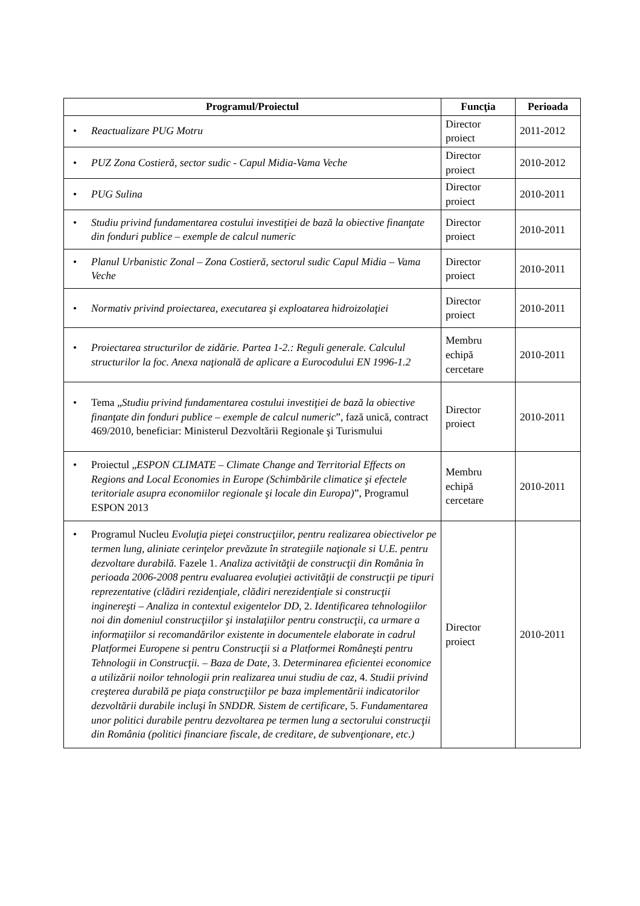| Programul/Proiectul | Funcţia | Perioada |
| --- | --- | --- |
| • Reactualizare PUG Motru | Director proiect | 2011-2012 |
| • PUZ Zona Costieră, sector sudic - Capul Midia-Vama Veche | Director proiect | 2010-2012 |
| • PUG Sulina | Director proiect | 2010-2011 |
| • Studiu privind fundamentarea costului investiţiei de bază la obiective finanţate din fonduri publice – exemple de calcul numeric | Director proiect | 2010-2011 |
| • Planul Urbanistic Zonal – Zona Costieră, sectorul sudic Capul Midia – Vama Veche | Director proiect | 2010-2011 |
| • Normativ privind proiectarea, executarea şi exploatarea hidroizolaţiei | Director proiect | 2010-2011 |
| • Proiectarea structurilor de zidărie. Partea 1-2.: Reguli generale. Calculul structurilor la foc. Anexa naţională de aplicare a Eurocodului EN 1996-1.2 | Membru echipă cercetare | 2010-2011 |
| • Tema „ Studiu privind fundamentarea costului investiţiei de bază la obiective finanţate din fonduri publice – exemple de calcul numeric ”, fază unică, contract 469/2010, beneficiar: Ministerul Dezvoltării Regionale şi Turismului | Director proiect | 2010-2011 |
| • Proiectul „ ESPON CLIMATE – Climate Change and Territorial Effects on Regions and Local Economies in Europe (Schimbările climatice şi efectele teritoriale asupra economiilor regionale şi locale din Europa) ”, Programul ESPON 2013 | Membru echipă cercetare | 2010-2011 |
| • Programul Nucleu Evoluţia pieţei construcţiilor, pentru realizarea obiectivelor pe termen lung, aliniate cerinţelor prevăzute în strategiile naţionale si U.E. pentru dezvoltare durabilă. Fazele 1. Analiza activităţii de construcţii din România în perioada 2006-2008 pentru evaluarea evoluţiei activităţii de construcţii pe tipuri reprezentative (clădiri rezidenţiale, clădiri nerezidenţiale si construcţii inginereşti – Analiza in contextul exigentelor DD , 2. Identificarea tehnologiilor noi din domeniul construcţiilor şi instalaţiilor pentru construcţii, ca urmare a informaţiilor si recomandărilor existente in documentele elaborate in cadrul Platformei Europene si pentru Construcţii si a Platformei Româneşti pentru Tehnologii in Construcţii. – Baza de Date , 3. Determinarea eficientei economice a utilizării noilor tehnologii prin realizarea unui studiu de caz , 4. Studii privind creşterea durabilă pe piaţa construcţiilor pe baza implementării indicatorilor dezvoltării durabile incluşi în SNDDR. Sistem de certificare , 5. Fundamentarea unor politici durabile pentru dezvoltarea pe termen lung a sectorului construcţii din România (politici financiare fiscale, de creditare, de subvenţionare, etc.) | Director proiect | 2010-2011 |